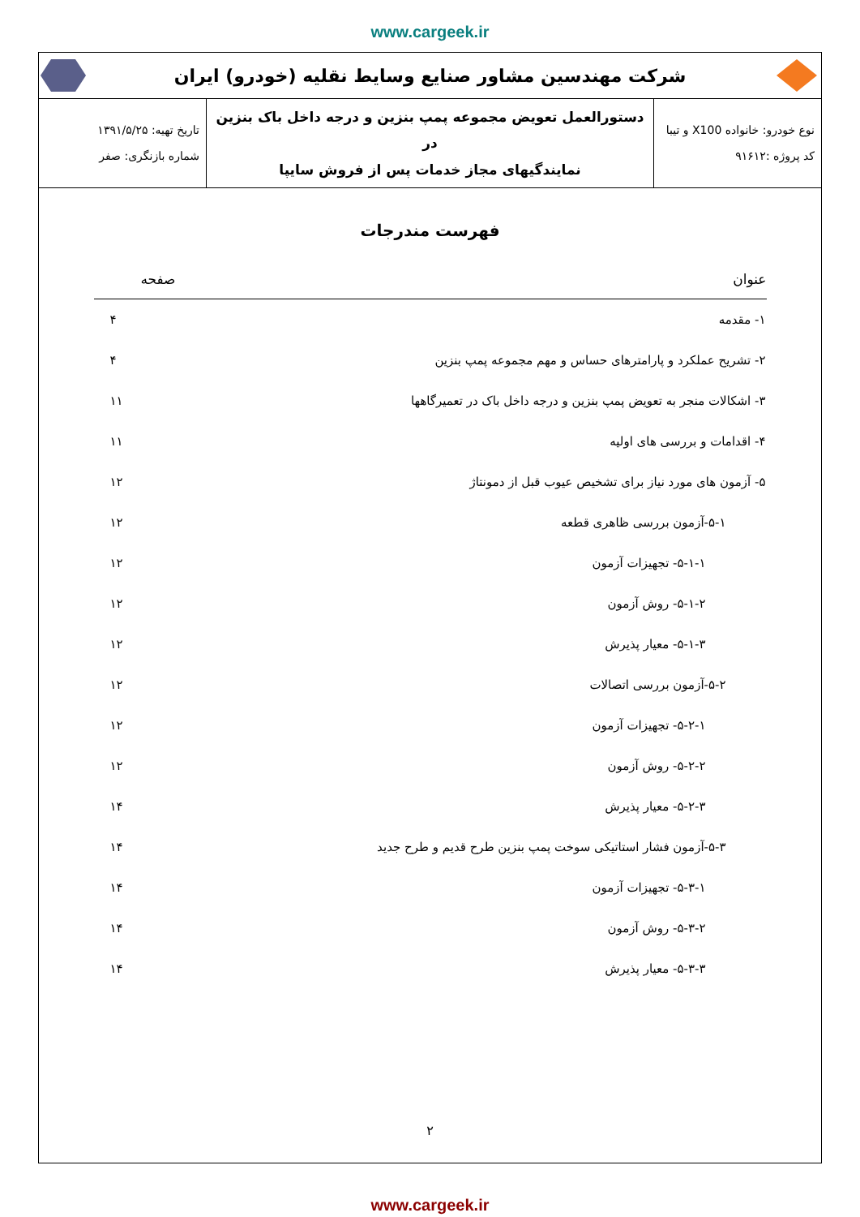www.cargeek.ir
شرکت مهندسین مشاور صنایع وسایط نقلیه (خودرو) ایران
| نوع خودرو: خانواده X100 و تیبا کد پروژه :۹۱۶۱۲ | دستورالعمل تعویض مجموعه پمپ بنزین و درجه داخل باک بنزین در نمایندگیهای مجاز خدمات پس از فروش سایپا | تاریخ تهیه: ۱۳۹۱/۵/۲۵ شماره بازنگری: صفر |
فهرست مندرجات
| عنوان | صفحه |
| --- | --- |
| ۱- مقدمه | ۴ |
| ۲- تشریح عملکرد و پارامترهای حساس و مهم مجموعه پمپ بنزین | ۴ |
| ۳- اشکالات منجر به تعویض پمپ بنزین و درجه داخل باک در تعمیرگاهها | ۱۱ |
| ۴- اقدامات و بررسی های اولیه | ۱۱ |
| ۵- آزمون های مورد نیاز برای تشخیص عیوب قبل از دمونتاژ | ۱۲ |
| ۵-۱-آزمون بررسی ظاهری قطعه | ۱۲ |
| ۵-۱-۱- تجهیزات آزمون | ۱۲ |
| ۵-۱-۲- روش آزمون | ۱۲ |
| ۵-۱-۳- معیار پذیرش | ۱۲ |
| ۵-۲-آزمون بررسی اتصالات | ۱۲ |
| ۵-۲-۱- تجهیزات آزمون | ۱۲ |
| ۵-۲-۲- روش آزمون | ۱۲ |
| ۵-۲-۳- معیار پذیرش | ۱۴ |
| ۵-۳-آزمون فشار استاتیکی سوخت پمپ بنزین طرح قدیم و طرح جدید | ۱۴ |
| ۵-۳-۱- تجهیزات آزمون | ۱۴ |
| ۵-۳-۲- روش آزمون | ۱۴ |
| ۵-۳-۳- معیار پذیرش | ۱۴ |
۲
www.cargeek.ir